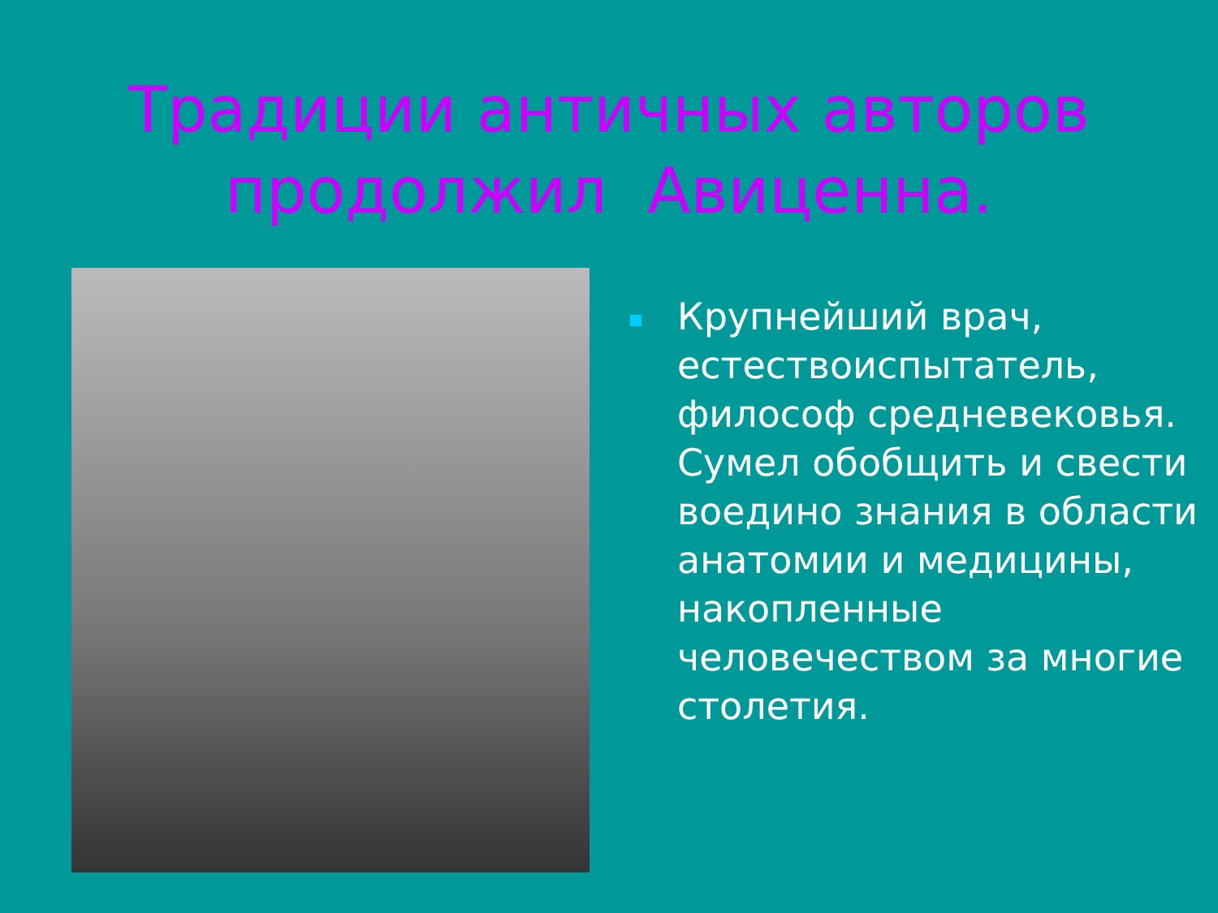Традиции античных авторов
продолжил Авиценна.
Крупнейший врач, естествоиспытатель, философ средневековья. Сумел обобщить и свести воедино знания в области анатомии и медицины, накопленные человечеством за многие столетия.